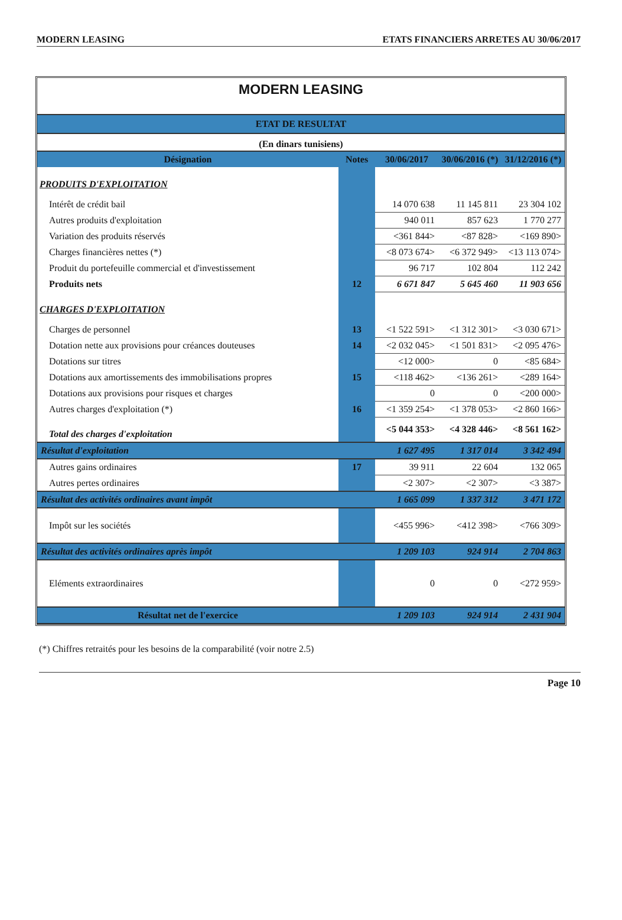MODERN LEASING ETATS FINANCIERS ARRETES AU 30/06/2017
MODERN LEASING
ETAT DE RESULTAT
(En dinars tunisiens)
| Désignation | Notes | 30/06/2017 | 30/06/2016 (*) | 31/12/2016 (*) |
| --- | --- | --- | --- | --- |
| PRODUITS D'EXPLOITATION | | | | |
| Intérêt de crédit bail | | 14 070 638 | 11 145 811 | 23 304 102 |
| Autres produits d'exploitation | | 940 011 | 857 623 | 1 770 277 |
| Variation des produits réservés | | <361 844> | <87 828> | <169 890> |
| Charges financières nettes (*) | | <8 073 674> | <6 372 949> | <13 113 074> |
| Produit du portefeuille commercial et d'investissement | | 96 717 | 102 804 | 112 242 |
| Produits nets | 12 | 6 671 847 | 5 645 460 | 11 903 656 |
| CHARGES D'EXPLOITATION | | | | |
| Charges de personnel | 13 | <1 522 591> | <1 312 301> | <3 030 671> |
| Dotation nette aux provisions pour créances douteuses | 14 | <2 032 045> | <1 501 831> | <2 095 476> |
| Dotations sur titres | | <12 000> | 0 | <85 684> |
| Dotations aux amortissements des immobilisations propres | 15 | <118 462> | <136 261> | <289 164> |
| Dotations aux provisions pour risques et charges | | 0 | 0 | <200 000> |
| Autres charges d'exploitation (*) | 16 | <1 359 254> | <1 378 053> | <2 860 166> |
| Total des charges d'exploitation | | <5 044 353> | <4 328 446> | <8 561 162> |
| Résultat d'exploitation | | 1 627 495 | 1 317 014 | 3 342 494 |
| Autres gains ordinaires | 17 | 39 911 | 22 604 | 132 065 |
| Autres pertes ordinaires | | <2 307> | <2 307> | <3 387> |
| Résultat des activités ordinaires avant impôt | | 1 665 099 | 1 337 312 | 3 471 172 |
| Impôt sur les sociétés | | <455 996> | <412 398> | <766 309> |
| Résultat des activités ordinaires après impôt | | 1 209 103 | 924 914 | 2 704 863 |
| Eléments extraordinaires | | 0 | 0 | <272 959> |
| Résultat net de l'exercice | | 1 209 103 | 924 914 | 2 431 904 |
(*) Chiffres retraités pour les besoins de la comparabilité (voir notre 2.5)
Page 10